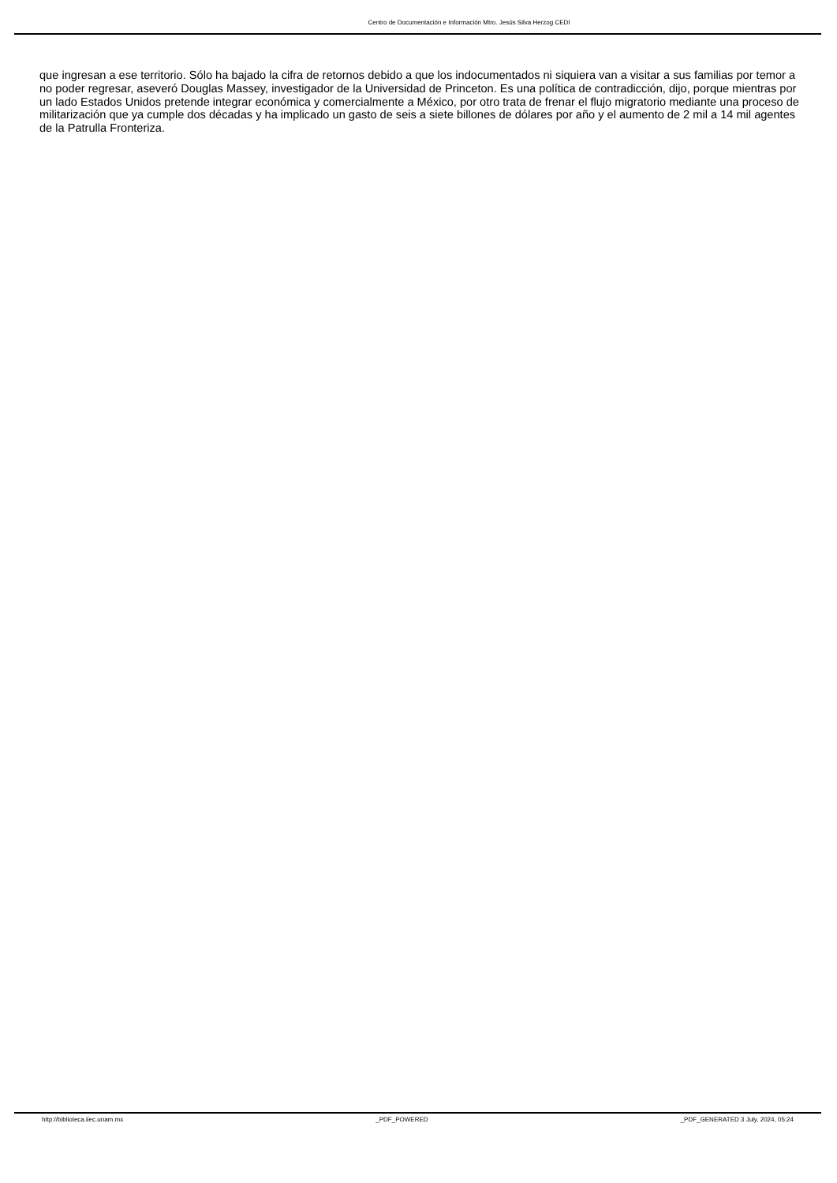Centro de Documentación e Información Mtro. Jesús Silva Herzog CEDI
que ingresan a ese territorio. Sólo ha bajado la cifra de retornos debido a que los indocumentados ni siquiera van a visitar a sus familias por temor a no poder regresar, aseveró Douglas Massey, investigador de la Universidad de Princeton. Es una política de contradicción, dijo, porque mientras por un lado Estados Unidos pretende integrar económica y comercialmente a México, por otro trata de frenar el flujo migratorio mediante una proceso de militarización que ya cumple dos décadas y ha implicado un gasto de seis a siete billones de dólares por año y el aumento de 2 mil a 14 mil agentes de la Patrulla Fronteriza.
http://biblioteca.iiec.unam.mx _PDF_POWERED _PDF_GENERATED 3 July, 2024, 05:24